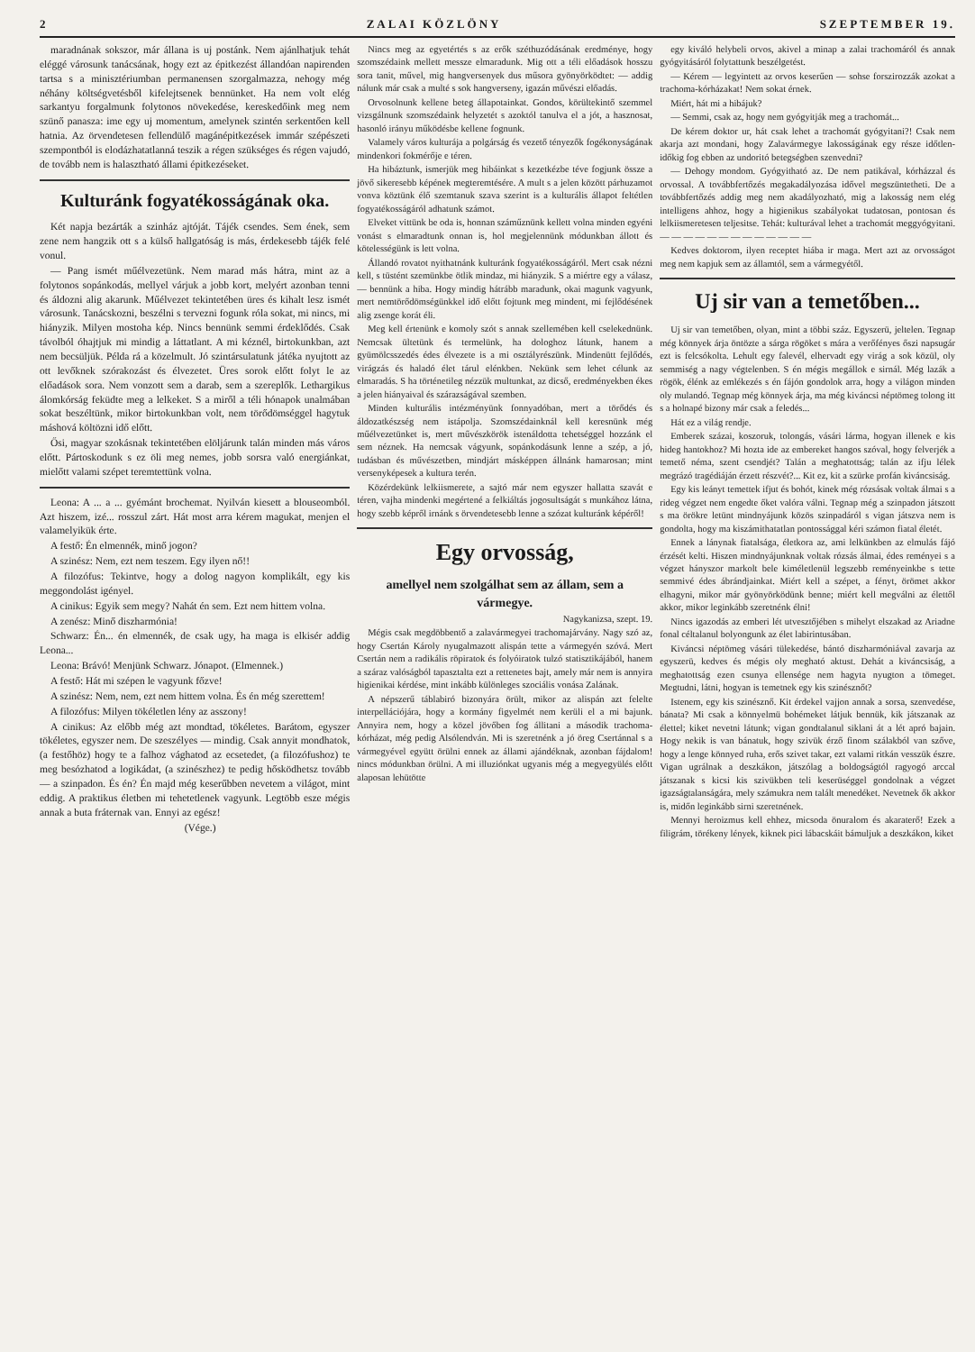2 ZALAI KÖZLÖNY SZEPTEMBER 19.
maradnának sokszor, már állana is uj postánk. Nem ajánlhatjuk tehát eléggé városunk tanácsának, hogy ezt az épitkezést állandóan napirenden tartsa s a minisztériumban permanensen szorgalmazza, nehogy még néhány költségvetésből kifelejtsenek bennünket. Ha nem volt elég sarkantyu forgalmunk folytonos növekedése, kereskedőink meg nem szünő panasza: ime egy uj momentum, amelynek szintén serkentően kell hatnia. Az örvendetesen fellendülő magánépitkezések immár szépészeti szempontból is elodázhatatlanná teszik a régen szükséges és régen vajudó, de tovább nem is halasztható állami épitkezéseket.
Kulturánk fogyatékosságának oka.
Két napja bezárták a szinház ajtóját. Tájék csendes. Sem ének, sem zene nem hangzik ott s a külső hallgatóság is más, érdekesebb tájék felé vonul.
— Pang ismét műélvezetünk. Nem marad más hátra, mint az a folytonos sopánkodás, mellyel várjuk a jobb kort, melyért azonban tenni és áldozni alig akarunk. Műélvezet tekintetében üres és kihalt lesz ismét városunk. Tanácskozni, beszélni s tervezni fogunk róla sokat, mi nincs, mi hiányzik. Milyen mostoha kép. Nincs bennünk semmi érdeklődés. Csak távolból óhajtjuk mi mindig a láttatlant. A mi kéznél, birtokunkban, azt nem becsüljük. Példa rá a közelmult. Jó szintársulatunk játéka nyujtott az ott levőknek szórakozást és élvezetet. Üres sorok előtt folyt le az előadások sora. Nem vonzott sem a darab, sem a szereplők. Lethargikus álomkórság feküdte meg a lelkeket. S a miről a téli hónapok unalmában sokat beszéltünk, mikor birtokunkban volt, nem törődömséggel hagytuk máshová költözni idő előtt.
Ősi, magyar szokásnak tekintetében elöljárunk talán minden más város előtt. Pártoskodunk s ez öli meg nemes, jobb sorsra való energiánkat, mielőtt valami szépet teremtettünk volna.
Leona: A ... a ... gyémánt brochemat. Nyilván kiesett a blouseomból. Azt hiszem, izé... rosszul zárt. Hát most arra kérem magukat, menjen el valamelyikük érte.
A festő: Én elmennék, minő jogon?
A szinész: Nem, ezt nem teszem. Egy ilyen nő!!
A filozófus: Tekintve, hogy a dolog nagyon komplikált, egy kis meggondolást igényel.
A cinikus: Egyik sem megy? Nahát én sem. Ezt nem hittem volna.
A zenész: Minő diszharmónia!
Schwarz: Én... én elmennék, de csak ugy, ha maga is elkisér addig Leona...
Leona: Brávó! Menjünk Schwarz. Jónapot. (Elmennek.)
A festő: Hát mi szépen le vagyunk főzve!
A szinész: Nem, nem, ezt nem hittem volna. És én még szerettem!
A filozófus: Milyen tökéletlen lény az asszony!
A cinikus: Az előbb még azt mondtad, tökéletes. Barátom, egyszer tökéletes, egyszer nem. De szeszélyes — mindig. Csak annyit mondhatok, (a festőhöz) hogy te a falhoz vághatod az ecsetedet, (a filozófushoz) te meg besózhatod a logikádat, (a szinészhez) te pedig hősködhetsz tovább — a szinpadon. És én? Én majd még keserűbben nevetem a világot, mint eddig. A praktikus életben mi tehetetlenek vagyunk. Legtöbb esze mégis annak a buta fráternak van. Ennyi az egész!
(Vége.)
Nincs meg az egyetértés s az erők széthuzódásának eredménye, hogy szomszédaink mellett messze elmaradunk. Mig ott a téli előadások hosszu sora tanit, művel, mig hangversenyek dus műsora gyönyörködtet: — addig nálunk már csak a multé s sok hangverseny, igazán művészi előadás.
Orvosolnunk kellene beteg állapotainkat. Gondos, körültekintő szemmel vizsgálnunk szomszédaink helyzetét s azoktól tanulva el a jót, a hasznosat, hasonló irányu működésbe kellene fognunk.
Valamely város kulturája a polgárság és vezető tényezők fogékonyságának mindenkori fokmérője e téren.
Ha hibáztunk, ismerjük meg hibáinkat s kezetkézbe téve fogjunk össze a jövő sikeresebb képének megteremtésére. A mult s a jelen között párhuzamot vonva köztünk élő szemtanuk szava szerint is a kulturális állapot feltétlen fogyatékosságáról adhatunk számot.
Elveket vittünk be oda is, honnan száműznünk kellett volna minden egyéni vonást s elmaradtunk onnan is, hol megjelennünk módunkban állott és kötelességünk is lett volna.
Állandó rovatot nyithatnánk kulturánk fogyatékosságáról. Mert csak nézni kell, s tüstént szemünkbe ötlik mindaz, mi hiányzik. S a miértre egy a válasz, — bennünk a hiba. Hogy mindig hátrább maradunk, okai magunk vagyunk, mert nemtörődömségünkkel idő előtt fojtunk meg mindent, mi fejlődésének alig zsenge korát éli.
Meg kell értenünk e komoly szót s annak szellemében kell cselekednünk. Nemcsak ültetünk és termelünk, ha dologhoz látunk, hanem a gyümölcsszedés édes élvezete is a mi osztályrészünk. Mindenütt fejlődés, virágzás és haladó élet tárul elénkben. Nekünk sem lehet célunk az elmaradás. S ha történetileg nézzük multunkat, az dicső, eredményekben ékes a jelen hiányaival és szárazságával szemben.
Minden kulturális intézményünk fonnyadóban, mert a törődés és áldozatkészség nem istápolja. Szomszédainknál kell keresnünk még műélvezetünket is, mert művészkörök istenáldotta tehetséggel hozzánk el sem néznek. Ha nemcsak vágyunk, sopánkodásunk lenne a szép, a jó, tudásban és művészetben, mindjárt másképpen állnánk hamarosan; mint versenyképesek a kultura terén.
Közérdekünk lelkiismerete, a sajtó már nem egyszer hallatta szavát e téren, vajha mindenki megértené a felkiáltás jogosultságát s munkához látna, hogy szebb képről irnánk s örvendetesebb lenne a szózat kulturánk képéről!
Egy orvosság,
amellyel nem szolgálhat sem az állam, sem a vármegye.
Nagykanizsa, szept. 19.
Mégis csak megdöbbentő a zalavármegyei trachomajárvány. Nagy szó az, hogy Csertán Károly nyugalmazott alispán tette a vármegyén szóvá. Mert Csertán nem a radikális röpiratok és folyóiratok tulzó statisztikájából, hanem a száraz valóságból tapasztalta ezt a rettenetes bajt, amely már nem is annyira higienikai kérdése, mint inkább különleges szociális vonása Zalának.
A népszerű táblabiró bizonyára örült, mikor az alispán azt felelte interpellációjára, hogy a kormány figyelmét nem kerüli el a mi bajunk. Annyira nem, hogy a közel jövőben fog állitani a második trachoma-kórházat, még pedig Alsólendván. Mi is szeretnénk a jó öreg Csertánnal s a vármegyével együtt örülni ennek az állami ajándéknak, azonban fájdalom! nincs módunkban örülni. A mi illuziónkat ugyanis még a megyegyülés előtt alaposan lehütötte
egy kiváló helybeli orvos, akivel a minap a zalai trachomáról és annak gyógyitásáról folytattunk beszélgetést.
— Kérem — legyintett az orvos keserűen — sohse forszirozzák azokat a trachoma-kórházakat! Nem sokat érnek.
Miért, hát mi a hibájuk?
— Semmi, csak az, hogy nem gyógyitják meg a trachomát...
De kérem doktor ur, hát csak lehet a trachomát gyógyitani?! Csak nem akarja azt mondani, hogy Zalavármegye lakosságának egy része időtlen-időkig fog ebben az undoritó betegségben szenvedni?
— Dehogy mondom. Gyógyitható az. De nem patikával, kórházzal és orvossal. A továbbfertőzés megakadályozása idővel megszüntetheti. De a továbbfertőzés addig meg nem akadályozható, mig a lakosság nem elég intelligens ahhoz, hogy a higienikus szabályokat tudatosan, pontosan és lelkiismeretesen teljesitse. Tehát: kulturával lehet a trachomát meggyógyitani. — — — — — — — — — — — — —
Kedves doktorom, ilyen receptet hiába ir maga. Mert azt az orvosságot meg nem kapjuk sem az államtól, sem a vármegyétől.
Uj sir van a temetőben...
Uj sir van temetőben, olyan, mint a többi száz. Egyszerü, jeltelen. Tegnap még könnyek árja öntözte a sárga rögöket s mára a verőfényes őszi napsugár ezt is felcsókolta. Lehult egy falevél, elhervadt egy virág a sok közül, oly semmiség a nagy végtelenben. S én mégis megállok e sirnál. Még lazák a rögök, élénk az emlékezés s én fájón gondolok arra, hogy a világon minden oly mulandó. Tegnap még könnyek árja, ma még kiváncsi néptömeg tolong itt s a holnapé bizony már csak a feledés...
Hát ez a világ rendje.
Emberek százai, koszoruk, tolongás, vásári lárma, hogyan illenek e kis hideg hantokhoz? Mi hozta ide az embereket hangos szóval, hogy felverjék a temető néma, szent csendjét? Talán a meghatottság; talán az ifju lélek megrázó tragédiáján érzett részvét?... Kit ez, kit a szürke profán kiváncsiság.
Egy kis leányt temettek ifjut és bohót, kinek még rózsásak voltak álmai s a rideg végzet nem engedte őket valóra válni. Tegnap még a szinpadon játszott s ma örökre letünt mindnyájunk közös szinpadáról s vigan játszva nem is gondolta, hogy ma kiszámithatatlan pontossággal kéri számon fiatal életét.
Ennek a lánynak fiatalsága, életkora az, ami lelkünkben az elmulás fájó érzését kelti. Hiszen mindnyájunknak voltak rózsás álmai, édes reményei s a végzet hányszor markolt bele kiméletlenül legszebb reményeinkbe s tette semmivé édes ábrándjainkat. Miért kell a szépet, a fényt, örömet akkor elhagyni, mikor már gyönyörködünk benne; miért kell megválni az élettől akkor, mikor leginkább szeretnénk élni!
Nincs igazodás az emberi lét utvesztőjében s mihelyt elszakad az Ariadne fonal céltalanul bolyongunk az élet labirintusában.
Kiváncsi néptömeg vásári tülekedése, bántó diszharmóniával zavarja az egyszerü, kedves és mégis oly megható aktust. Dehát a kiváncsiság, a meghatottság ezen csunya ellensége nem hagyta nyugton a tömeget. Megtudni, látni, hogyan is temetnek egy kis szinésznőt?
Istenem, egy kis szinésznő. Kit érdekel vajjon annak a sorsa, szenvedése, bánata? Mi csak a könnyelmü bohémeket látjuk bennük, kik játszanak az élettel; kiket nevetni látunk; vigan gondtalanul siklani át a lét apró bajain. Hogy nekik is van bánatuk, hogy szivük érző finom szálakból van szőve, hogy a lenge könnyed ruha, erős szivet takar, ezt valami ritkán vesszük észre. Vigan ugrálnak a deszkákon, játszólag a boldogságtól ragyogó arccal játszanak s kicsi kis szivükben teli keserüséggel gondolnak a végzet igazságtalanságára, mely számukra nem talált menedéket. Nevetnek ők akkor is, midőn leginkább sirni szeretnének.
Mennyi heroizmus kell ehhez, micsoda önuralom és akaraterő! Ezek a filigrám, törékeny lények, kiknek pici lábacskáit bámuljuk a deszkákon, kiket